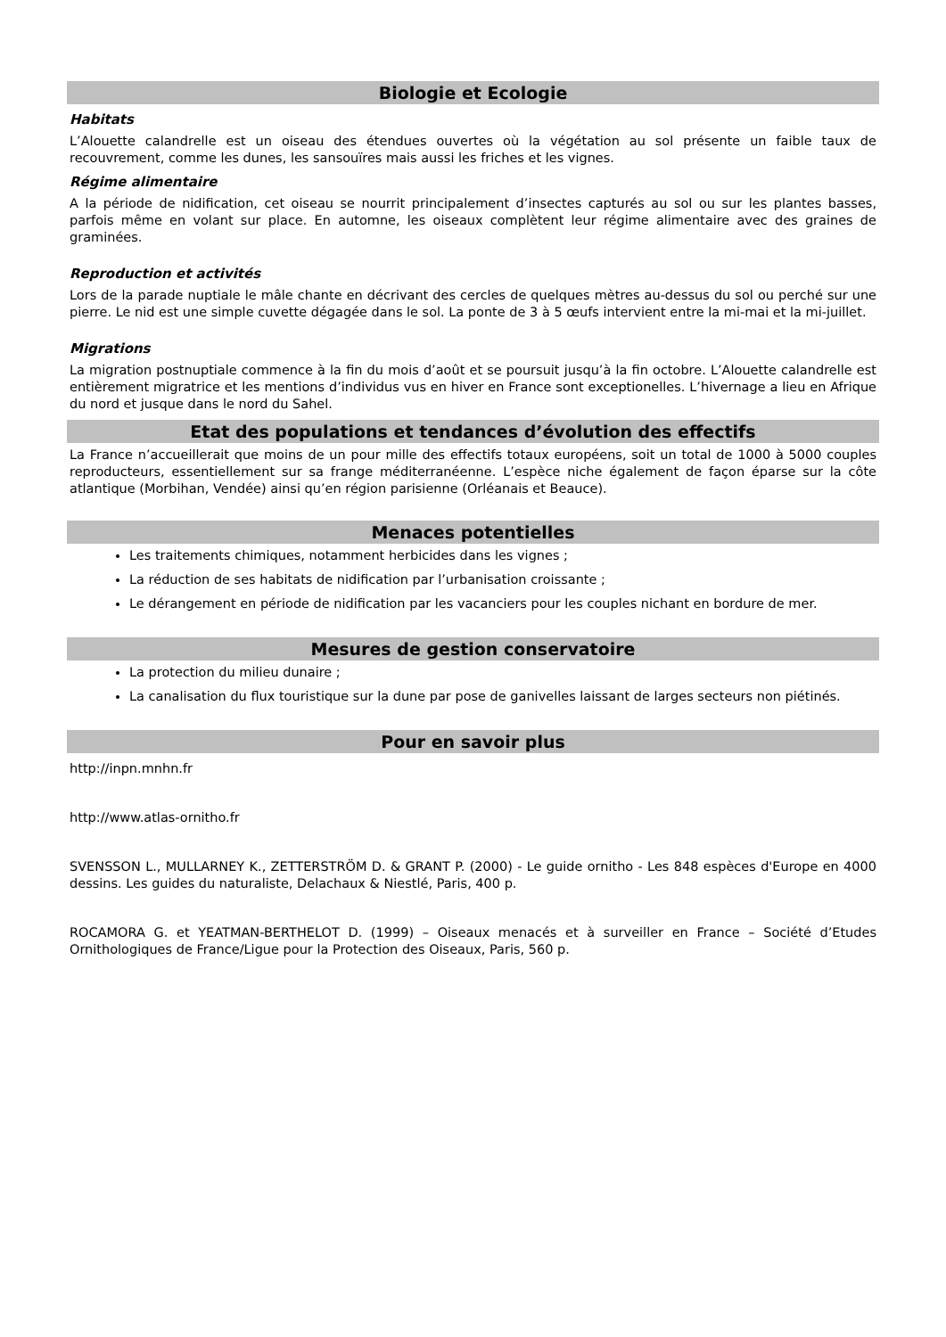Biologie et Ecologie
Habitats
L’Alouette calandrelle est un oiseau des étendues ouvertes où la végétation au sol présente un faible taux de recouvrement, comme les dunes, les sansouïres mais aussi les friches et les vignes.
Régime alimentaire
A la période de nidification, cet oiseau se nourrit principalement d’insectes capturés au sol ou sur les plantes basses, parfois même en volant sur place. En automne, les oiseaux complètent leur régime alimentaire avec des graines de graminées.
Reproduction et activités
Lors de la parade nuptiale le mâle chante en décrivant des cercles de quelques mètres au-dessus du sol ou perché sur une pierre. Le nid est une simple cuvette dégagée dans le sol. La ponte de 3 à 5 œufs intervient entre la mi-mai et la mi-juillet.
Migrations
La migration postnuptiale commence à la fin du mois d’août et se poursuit jusqu’à la fin octobre. L’Alouette calandrelle est entièrement migratrice et les mentions d’individus vus en hiver en France sont exceptionelles. L’hivernage a lieu en Afrique du nord et jusque dans le nord du Sahel.
Etat des populations et tendances d’évolution des effectifs
La France n’accueillerait que moins de un pour mille des effectifs totaux européens, soit un total de 1000 à 5000 couples reproducteurs, essentiellement sur sa frange méditerranéenne. L’espèce niche également de façon éparse sur la côte atlantique (Morbihan, Vendée) ainsi qu’en région parisienne (Orléanais et Beauce).
Menaces potentielles
Les traitements chimiques, notamment herbicides dans les vignes ;
La réduction de ses habitats de nidification par l’urbanisation croissante ;
Le dérangement en période de nidification par les vacanciers pour les couples nichant en bordure de mer.
Mesures de gestion conservatoire
La protection du milieu dunaire ;
La canalisation du flux touristique sur la dune par pose de ganivelles laissant de larges secteurs non piétinés.
Pour en savoir plus
http://inpn.mnhn.fr
http://www.atlas-ornitho.fr
SVENSSON L., MULLARNEY K., ZETTERSTRÖM D. & GRANT P. (2000) - Le guide ornitho - Les 848 espèces d'Europe en 4000 dessins. Les guides du naturaliste, Delachaux & Niestlé, Paris, 400 p.
ROCAMORA G. et YEATMAN-BERTHELOT D. (1999) – Oiseaux menacés et à surveiller en France – Société d’Etudes Ornithologiques de France/Ligue pour la Protection des Oiseaux, Paris, 560 p.